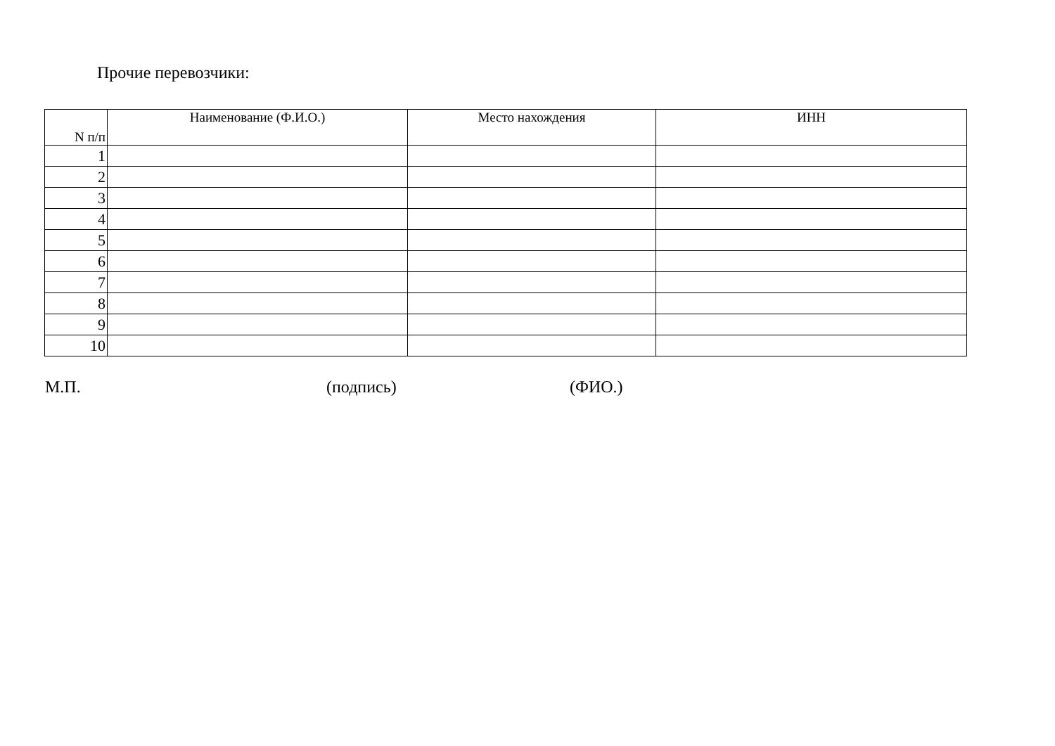Прочие перевозчики:
| N п/п | Наименование (Ф.И.О.) | Место нахождения | ИНН |
| --- | --- | --- | --- |
| 1 | | | |
| 2 | | | |
| 3 | | | |
| 4 | | | |
| 5 | | | |
| 6 | | | |
| 7 | | | |
| 8 | | | |
| 9 | | | |
| 10 | | | |
М.П. (подпись) (ФИО.)